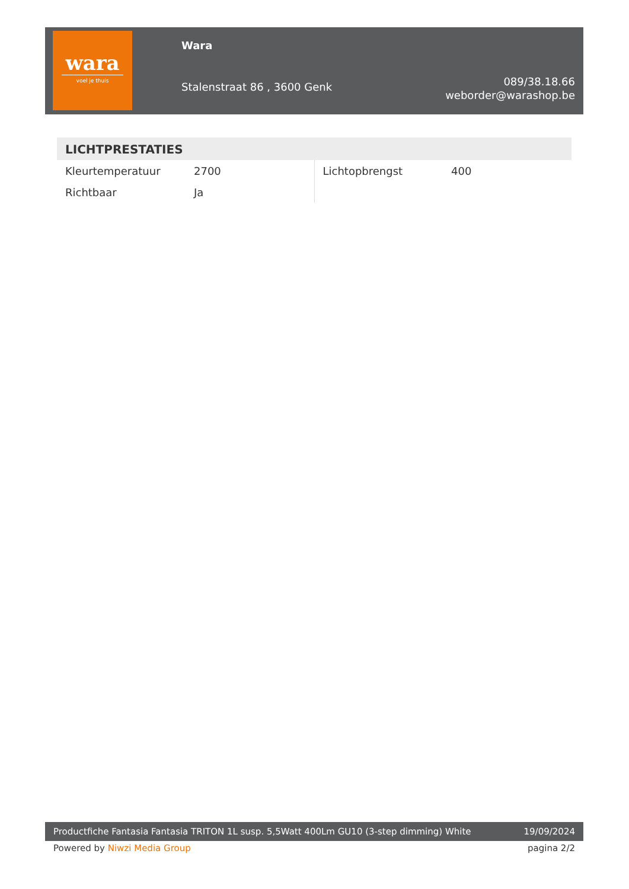wara
voel je thuis
Wara
Stalenstraat 86 , 3600 Genk
089/38.18.66
weborder@warashop.be
LICHTPRESTATIES
| Kleurtemperatuur | 2700 | Lichtopbrengst | 400 |
| Richtbaar | Ja | | |
Productfiche Fantasia Fantasia TRITON 1L susp. 5,5Watt 400Lm GU10 (3-step dimming) White 19/09/2024
Powered by Niwzi Media Group pagina 2/2